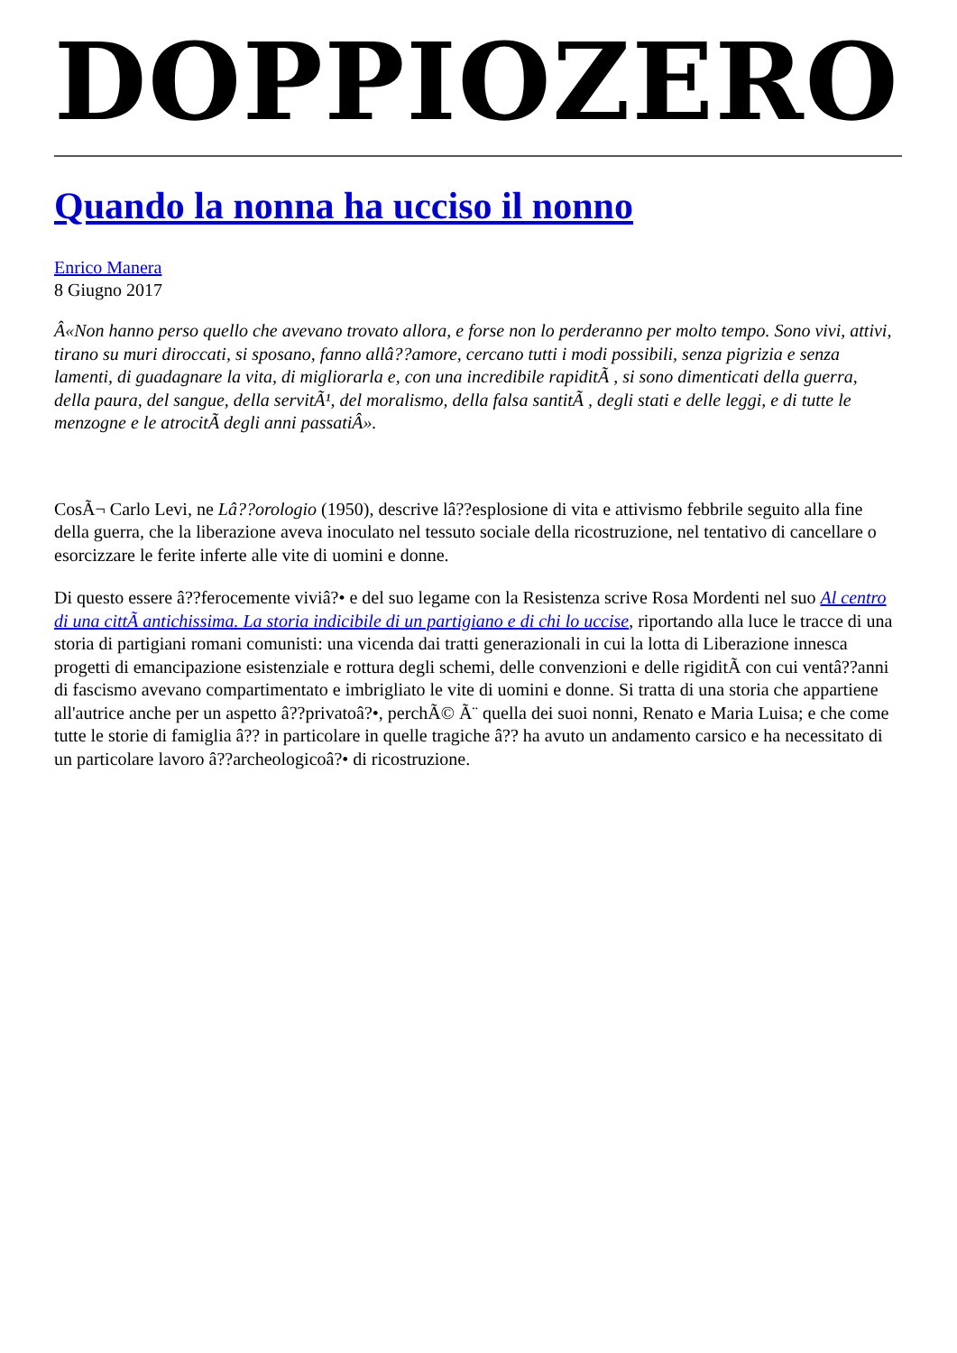DOPPIOZERO
Quando la nonna ha ucciso il nonno
Enrico Manera
8 Giugno 2017
Â«Non hanno perso quello che avevano trovato allora, e forse non lo perderanno per molto tempo. Sono vivi, attivi, tirano su muri diroccati, si sposano, fanno allâ??amore, cercano tutti i modi possibili, senza pigrizia e senza lamenti, di guadagnare la vita, di migliorarla e, con una incredibile rapiditÃ , si sono dimenticati della guerra, della paura, del sangue, della servitÃ¹, del moralismo, della falsa santitÃ , degli stati e delle leggi, e di tutte le menzogne e le atrocitÃ degli anni passatiÂ».
CosÃ¬ Carlo Levi, ne Lâ??orologio (1950), descrive lâ??esplosione di vita e attivismo febbrile seguito alla fine della guerra, che la liberazione aveva inoculato nel tessuto sociale della ricostruzione, nel tentativo di cancellare o esorcizzare le ferite inferte alle vite di uomini e donne.
Di questo essere â??ferocemente viviâ?• e del suo legame con la Resistenza scrive Rosa Mordenti nel suo Al centro di una cittÃ antichissima. La storia indicibile di un partigiano e di chi lo uccise, riportando alla luce le tracce di una storia di partigiani romani comunisti: una vicenda dai tratti generazionali in cui la lotta di Liberazione innesca progetti di emancipazione esistenziale e rottura degli schemi, delle convenzioni e delle rigiditÃ con cui ventâ??anni di fascismo avevano compartimentato e imbrigliato le vite di uomini e donne. Si tratta di una storia che appartiene all'autrice anche per un aspetto â??privatoâ?•, perchÃ© Ã¨ quella dei suoi nonni, Renato e Maria Luisa; e che come tutte le storie di famiglia â?? in particolare in quelle tragiche â?? ha avuto un andamento carsico e ha necessitato di un particolare lavoro â??archeologicoâ?• di ricostruzione.